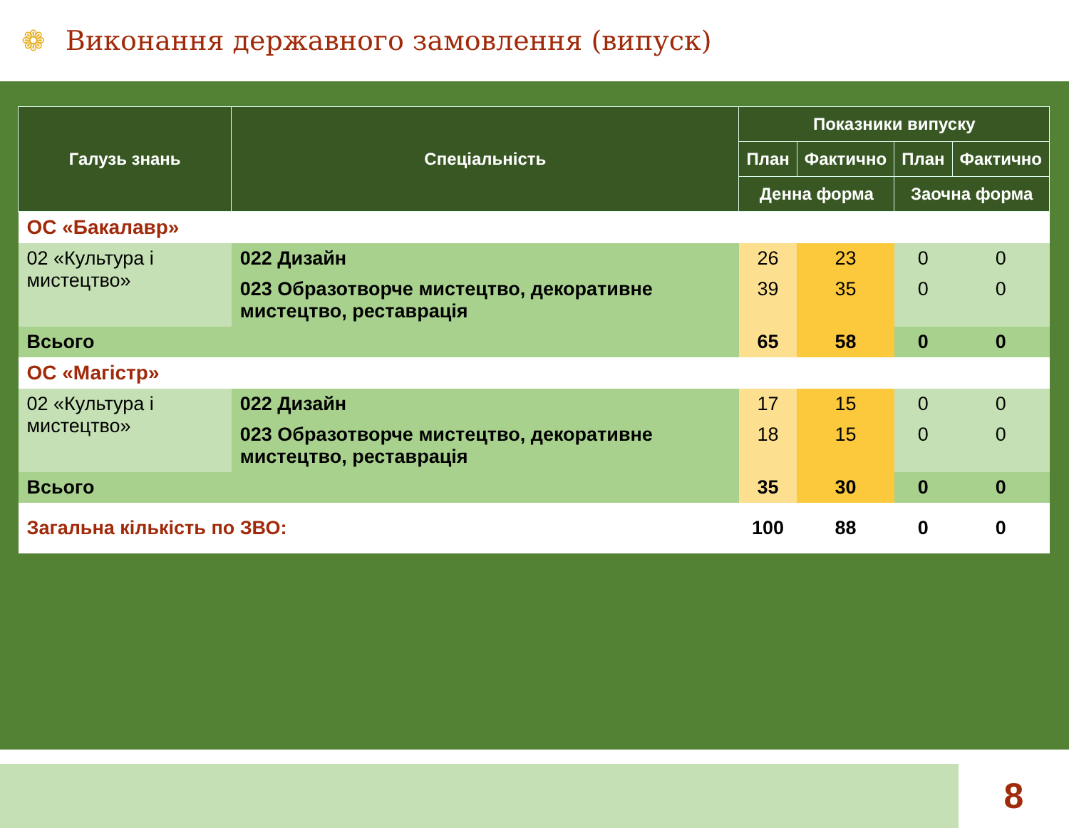❁
Виконання державного замовлення (випуск)
| Галузь знань | Спеціальність | Показники випуску | | | |
| --- | --- | --- | --- | --- | --- |
| | | План | Фактично | План | Фактично |
| | | Денна форма | | Заочна форма | |
| ОС «Бакалавр» | | | | | |
| 02 «Культура і мистецтво» | 022 Дизайн | 26 | 23 | 0 | 0 |
| | 023 Образотворче мистецтво, декоративне мистецтво, реставрація | 39 | 35 | 0 | 0 |
| Всього | | 65 | 58 | 0 | 0 |
| ОС «Магістр» | | | | | |
| 02 «Культура і мистецтво» | 022 Дизайн | 17 | 15 | 0 | 0 |
| | 023 Образотворче мистецтво, декоративне мистецтво, реставрація | 18 | 15 | 0 | 0 |
| Всього | | 35 | 30 | 0 | 0 |
| Загальна кількість по ЗВО: | | 100 | 88 | 0 | 0 |
8